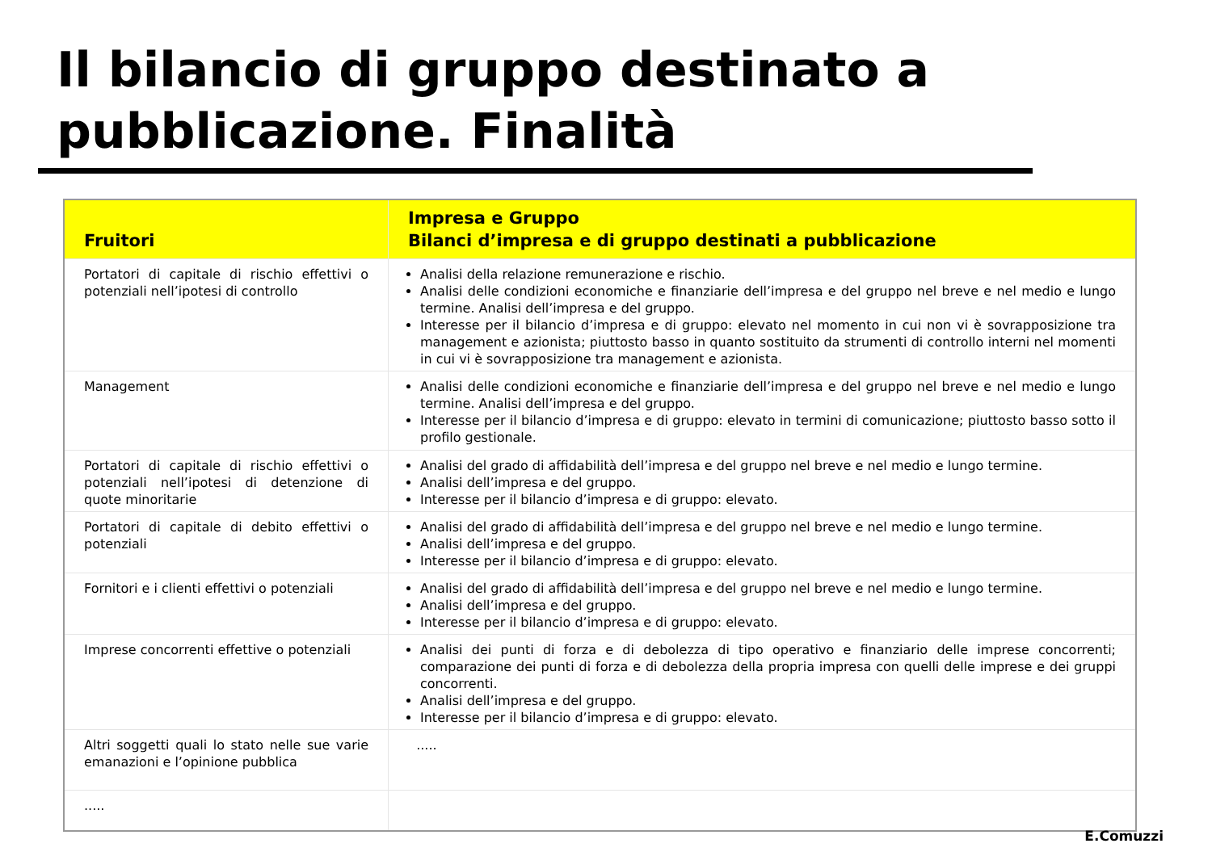Il bilancio di gruppo destinato a
pubblicazione. Finalità
| Fruitori | Impresa e Gruppo Bilanci d’impresa e di gruppo destinati a pubblicazione |
| --- | --- |
| Portatori di capitale di rischio effettivi o potenziali nell’ipotesi di controllo | Analisi della relazione remunerazione e rischio. Analisi delle condizioni economiche e finanziarie dell’impresa e del gruppo nel breve e nel medio e lungo termine. Analisi dell’impresa e del gruppo. Interesse per il bilancio d’impresa e di gruppo: elevato nel momento in cui non vi è sovrapposizione tra management e azionista; piuttosto basso in quanto sostituito da strumenti di controllo interni nel momenti in cui vi è sovrapposizione tra management e azionista. |
| Management | Analisi delle condizioni economiche e finanziarie dell’impresa e del gruppo nel breve e nel medio e lungo termine. Analisi dell’impresa e del gruppo. Interesse per il bilancio d’impresa e di gruppo: elevato in termini di comunicazione; piuttosto basso sotto il profilo gestionale. |
| Portatori di capitale di rischio effettivi o potenziali nell’ipotesi di detenzione di quote minoritarie | Analisi del grado di affidabilità dell’impresa e del gruppo nel breve e nel medio e lungo termine. Analisi dell’impresa e del gruppo. Interesse per il bilancio d’impresa e di gruppo: elevato. |
| Portatori di capitale di debito effettivi o potenziali | Analisi del grado di affidabilità dell’impresa e del gruppo nel breve e nel medio e lungo termine. Analisi dell’impresa e del gruppo. Interesse per il bilancio d’impresa e di gruppo: elevato. |
| Fornitori e i clienti effettivi o potenziali | Analisi del grado di affidabilità dell’impresa e del gruppo nel breve e nel medio e lungo termine. Analisi dell’impresa e del gruppo. Interesse per il bilancio d’impresa e di gruppo: elevato. |
| Imprese concorrenti effettive o potenziali | Analisi dei punti di forza e di debolezza di tipo operativo e finanziario delle imprese concorrenti; comparazione dei punti di forza e di debolezza della propria impresa con quelli delle imprese e dei gruppi concorrenti. Analisi dell’impresa e del gruppo. Interesse per il bilancio d’impresa e di gruppo: elevato. |
| Altri soggetti quali lo stato nelle sue varie emanazioni e l’opinione pubblica | ..... |
| ..... | |
E.Comuzzi